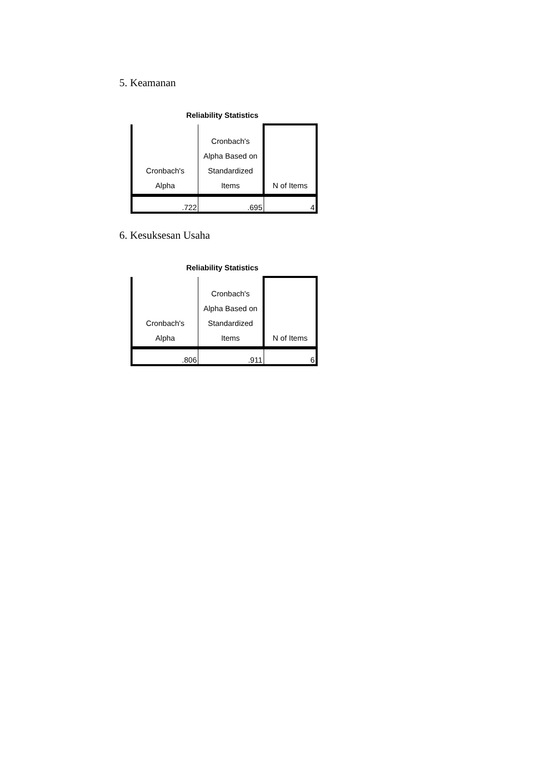5. Keamanan
Reliability Statistics
| Cronbach's Alpha | Cronbach's Alpha Based on Standardized Items | N of Items |
| --- | --- | --- |
| .722 | .695 | 4 |
6. Kesuksesan Usaha
Reliability Statistics
| Cronbach's Alpha | Cronbach's Alpha Based on Standardized Items | N of Items |
| --- | --- | --- |
| .806 | .911 | 6 |